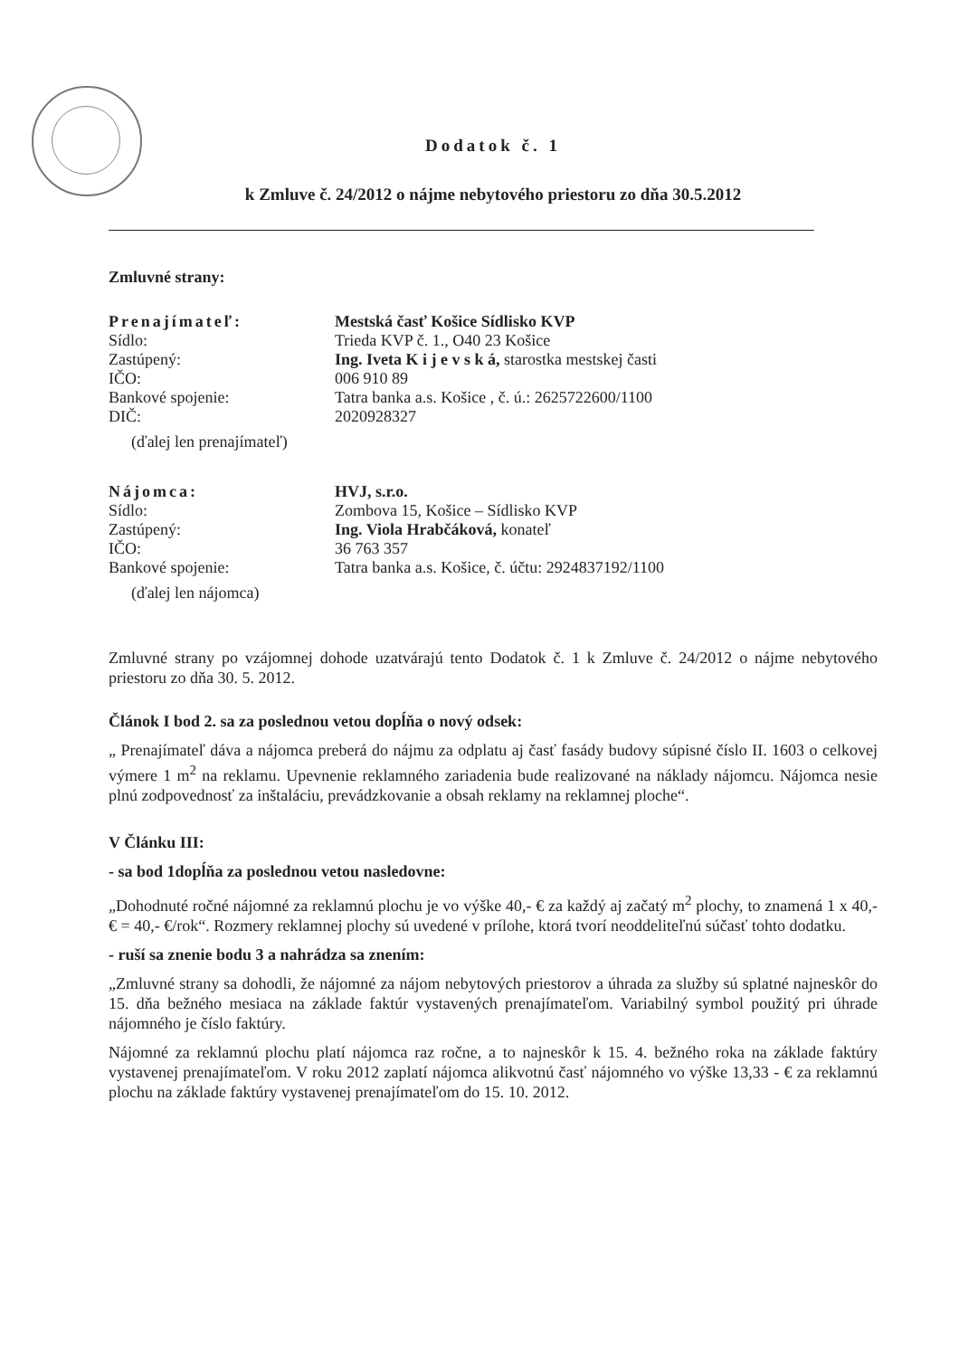Dodatok č. 1
k Zmluve č. 24/2012 o nájme nebytového priestoru zo dňa 30.5.2012
Zmluvné strany:
| Prenajímateľ: | Mestská časť Košice Sídlisko KVP |
| Sídlo: | Trieda KVP č. 1., O40 23 Košice |
| Zastúpený: | Ing. Iveta K i j e v s k á, starostka mestskej časti |
| IČO: | 006 910 89 |
| Bankové spojenie: | Tatra banka a.s. Košice , č. ú.: 2625722600/1100 |
| DIČ: | 2020928327 |
(ďalej len prenajímateľ)
| Nájomca: | HVJ, s.r.o. |
| Sídlo: | Zombova 15, Košice – Sídlisko KVP |
| Zastúpený: | Ing. Viola Hrabčáková, konateľ |
| IČO: | 36 763 357 |
| Bankové spojenie: | Tatra banka a.s. Košice, č. účtu: 2924837192/1100 |
(ďalej len nájomca)
Zmluvné strany po vzájomnej dohode uzatvárajú tento Dodatok č. 1 k Zmluve č. 24/2012 o nájme nebytového priestoru zo dňa 30. 5. 2012.
Článok I bod 2. sa za poslednou vetou dopĺňa o nový odsek:
„ Prenajímateľ dáva a nájomca preberá do nájmu za odplatu aj časť fasády budovy súpisné číslo II. 1603 o celkovej výmere 1 m<sup>2</sup> na reklamu. Upevnenie reklamného zariadenia bude realizované na náklady nájomcu. Nájomca nesie plnú zodpovednosť za inštaláciu, prevádzkovanie a obsah reklamy na reklamnej ploche“.
V Článku III:
- sa bod 1dopĺňa za poslednou vetou nasledovne:
„Dohodnuté ročné nájomné za reklamnú plochu je vo výške 40,- € za každý aj začatý m<sup>2</sup> plochy, to znamená 1 x 40,- € = 40,- €/rok“. Rozmery reklamnej plochy sú uvedené v prílohe, ktorá tvorí neoddeliteľnú súčasť tohto dodatku.
- ruší sa znenie bodu 3 a nahrádza sa znením:
„Zmluvné strany sa dohodli, že nájomné za nájom nebytových priestorov a úhrada za služby sú splatné najneskôr do 15. dňa bežného mesiaca na základe faktúr vystavených prenajímateľom. Variabilný symbol použitý pri úhrade nájomného je číslo faktúry.
Nájomné za reklamnú plochu platí nájomca raz ročne, a to najneskôr k 15. 4. bežného roka na základe faktúry vystavenej prenajímateľom. V roku 2012 zaplatí nájomca alikvotnú časť nájomného vo výške 13,33 - € za reklamnú plochu na základe faktúry vystavenej prenajímateľom do 15. 10. 2012.